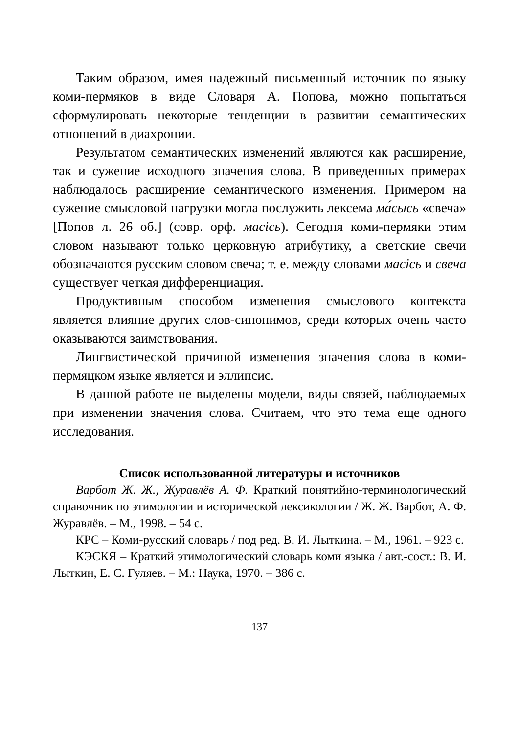Таким образом, имея надежный письменный источник по языку коми-пермяков в виде Словаря А. Попова, можно попытаться сформулировать некоторые тенденции в развитии семантических отношений в диахронии.
Результатом семантических изменений являются как расширение, так и сужение исходного значения слова. В приведенных примерах наблюдалось расширение семантического изменения. Примером на сужение смысловой нагрузки могла послужить лексема ма́сысь «свеча» [Попов л. 26 об.] (совр. орф. масiсь). Сегодня коми-пермяки этим словом называют только церковную атрибутику, а светские свечи обозначаются русским словом свеча; т. е. между словами масiсь и свеча существует четкая дифференциация.
Продуктивным способом изменения смыслового контекста является влияние других слов-синонимов, среди которых очень часто оказываются заимствования.
Лингвистической причиной изменения значения слова в коми-пермяцком языке является и эллипсис.
В данной работе не выделены модели, виды связей, наблюдаемых при изменении значения слова. Считаем, что это тема еще одного исследования.
Список использованной литературы и источников
Варбот Ж. Ж., Журавлёв А. Ф. Краткий понятийно-терминологический справочник по этимологии и исторической лексикологии / Ж. Ж. Варбот, А. Ф. Журавлёв. – М., 1998. – 54 с.
КРС – Коми-русский словарь / под ред. В. И. Лыткина. – М., 1961. – 923 с.
КЭСКЯ – Краткий этимологический словарь коми языка / авт.-сост.: В. И. Лыткин, Е. С. Гуляев. – М.: Наука, 1970. – 386 с.
137